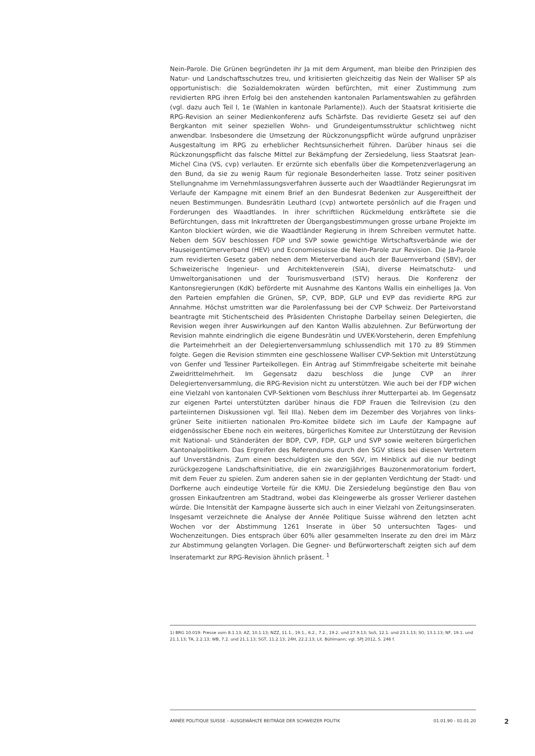Nein-Parole. Die Grünen begründeten ihr Ja mit dem Argument, man bleibe den Prinzipien des Natur- und Landschaftsschutzes treu, und kritisierten gleichzeitig das Nein der Walliser SP als opportunistisch: die Sozialdemokraten würden befürchten, mit einer Zustimmung zum revidierten RPG ihren Erfolg bei den anstehenden kantonalen Parlamentswahlen zu gefährden (vgl. dazu auch Teil I, 1e (Wahlen in kantonale Parlamente)). Auch der Staatsrat kritisierte die RPG-Revision an seiner Medienkonferenz aufs Schärfste. Das revidierte Gesetz sei auf den Bergkanton mit seiner speziellen Wohn- und Grundeigentumsstruktur schlichtweg nicht anwendbar. Insbesondere die Umsetzung der Rückzonungspflicht würde aufgrund unpräziser Ausgestaltung im RPG zu erheblicher Rechtsunsicherheit führen. Darüber hinaus sei die Rückzonungspflicht das falsche Mittel zur Bekämpfung der Zersiedelung, liess Staatsrat Jean-Michel Cina (VS, cvp) verlauten. Er erzürnte sich ebenfalls über die Kompetenzverlagerung an den Bund, da sie zu wenig Raum für regionale Besonderheiten lasse. Trotz seiner positiven Stellungnahme im Vernehmlassungsverfahren äusserte auch der Waadtländer Regierungsrat im Verlaufe der Kampagne mit einem Brief an den Bundesrat Bedenken zur Ausgereiftheit der neuen Bestimmungen. Bundesrätin Leuthard (cvp) antwortete persönlich auf die Fragen und Forderungen des Waadtlandes. In ihrer schriftlichen Rückmeldung entkräftete sie die Befürchtungen, dass mit Inkrafttreten der Übergangsbestimmungen grosse urbane Projekte im Kanton blockiert würden, wie die Waadtländer Regierung in ihrem Schreiben vermutet hatte. Neben dem SGV beschlossen FDP und SVP sowie gewichtige Wirtschaftsverbände wie der Hauseigentümerverband (HEV) und Economiesuisse die Nein-Parole zur Revision. Die Ja-Parole zum revidierten Gesetz gaben neben dem Mieterverband auch der Bauernverband (SBV), der Schweizerische Ingenieur- und Architektenverein (SIA), diverse Heimatschutz- und Umweltorganisationen und der Tourismusverband (STV) heraus. Die Konferenz der Kantonsregierungen (KdK) beförderte mit Ausnahme des Kantons Wallis ein einhelliges Ja. Von den Parteien empfahlen die Grünen, SP, CVP, BDP, GLP und EVP das revidierte RPG zur Annahme. Höchst umstritten war die Parolenfassung bei der CVP Schweiz. Der Parteivorstand beantragte mit Stichentscheid des Präsidenten Christophe Darbellay seinen Delegierten, die Revision wegen ihrer Auswirkungen auf den Kanton Wallis abzulehnen. Zur Befürwortung der Revision mahnte eindringlich die eigene Bundesrätin und UVEK-Vorsteherin, deren Empfehlung die Parteimehrheit an der Delegiertenversammlung schlussendlich mit 170 zu 89 Stimmen folgte. Gegen die Revision stimmten eine geschlossene Walliser CVP-Sektion mit Unterstützung von Genfer und Tessiner Parteikollegen. Ein Antrag auf Stimmfreigabe scheiterte mit beinahe Zweidrittelmehrheit. Im Gegensatz dazu beschloss die Junge CVP an ihrer Delegiertenversammlung, die RPG-Revision nicht zu unterstützen. Wie auch bei der FDP wichen eine Vielzahl von kantonalen CVP-Sektionen vom Beschluss ihrer Mutterpartei ab. Im Gegensatz zur eigenen Partei unterstützten darüber hinaus die FDP Frauen die Teilrevision (zu den parteiinternen Diskussionen vgl. Teil IIIa). Neben dem im Dezember des Vorjahres von links-grüner Seite initiierten nationalen Pro-Komitee bildete sich im Laufe der Kampagne auf eidgenössischer Ebene noch ein weiteres, bürgerliches Komitee zur Unterstützung der Revision mit National- und Ständeräten der BDP, CVP, FDP, GLP und SVP sowie weiteren bürgerlichen Kantonalpolitikern. Das Ergreifen des Referendums durch den SGV stiess bei diesen Vertretern auf Unverständnis. Zum einen beschuldigten sie den SGV, im Hinblick auf die nur bedingt zurückgezogene Landschaftsinitiative, die ein zwanzigjähriges Bauzonenmoratorium fordert, mit dem Feuer zu spielen. Zum anderen sahen sie in der geplanten Verdichtung der Stadt- und Dorfkerne auch eindeutige Vorteile für die KMU. Die Zersiedelung begünstige den Bau von grossen Einkaufzentren am Stadtrand, wobei das Kleingewerbe als grosser Verlierer dastehen würde. Die Intensität der Kampagne äusserte sich auch in einer Vielzahl von Zeitungsinseraten. Insgesamt verzeichnete die Analyse der Année Politique Suisse während den letzten acht Wochen vor der Abstimmung 1261 Inserate in über 50 untersuchten Tages- und Wochenzeitungen. Dies entsprach über 60% aller gesammelten Inserate zu den drei im März zur Abstimmung gelangten Vorlagen. Die Gegner- und Befürworterschaft zeigten sich auf dem Inseratemarkt zur RPG-Revision ähnlich präsent. <sup>1</sup>
1) BRG 10.019: Presse vom 8.1.13; AZ, 10.1.13; NZZ, 11.1., 19.1., 6.2., 7.2., 19.2. und 27.9.13; SoS, 12.1. und 23.1.13; SO, 13.1.13; NF, 19.1. und 21.1.13; TA, 2.2.13; WB, 7.2. und 21.1.13; SGT, 11.2.13; 24H, 22.2.13; Lit. Bühlmann; vgl. SPJ 2012, S. 246 f.
ANNÉE POLITIQUE SUISSE – AUSGEWÄHLTE BEITRÄGE DER SCHWEIZER POLITIK 01.01.90 - 01.01.20
2